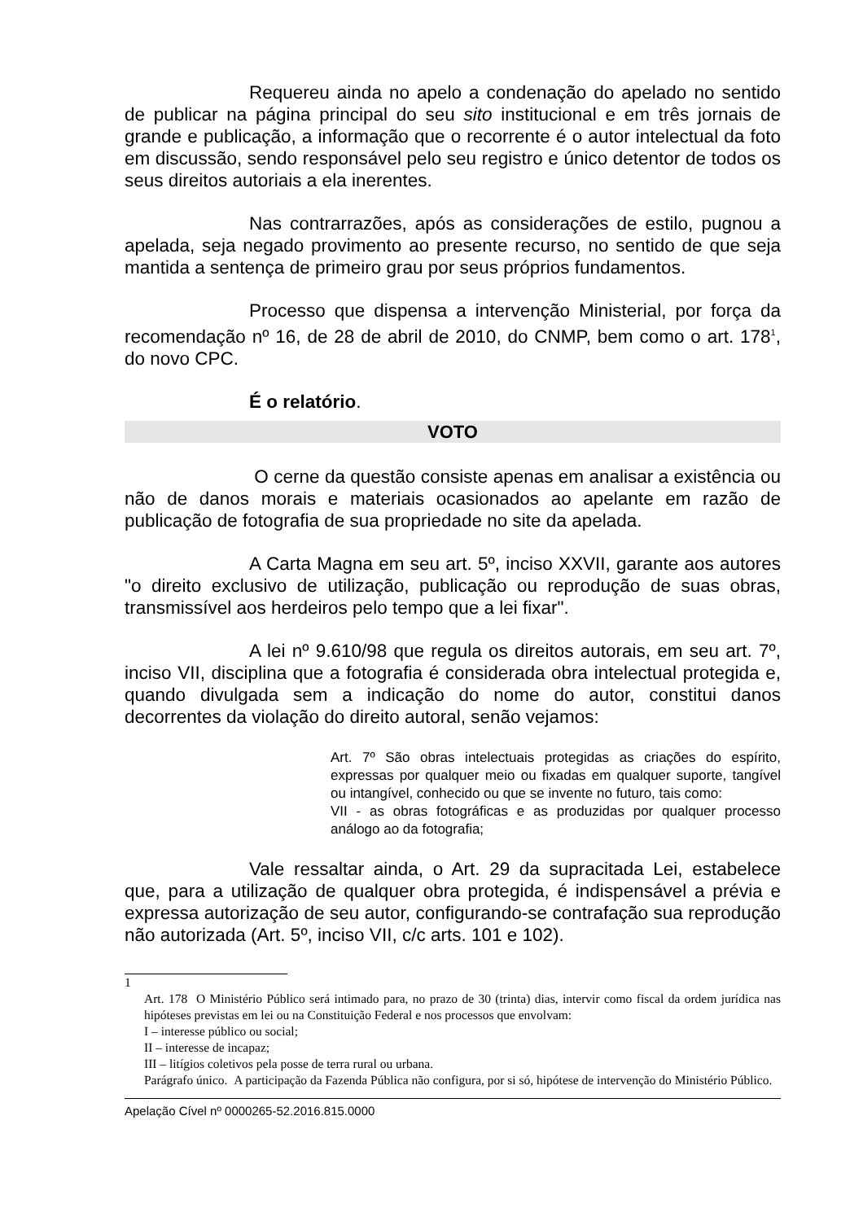Requereu ainda no apelo a condenação do apelado no sentido de publicar na página principal do seu sito institucional e em três jornais de grande e publicação, a informação que o recorrente é o autor intelectual da foto em discussão, sendo responsável pelo seu registro e único detentor de todos os seus direitos autoriais a ela inerentes.
Nas contrarrazões, após as considerações de estilo, pugnou a apelada, seja negado provimento ao presente recurso, no sentido de que seja mantida a sentença de primeiro grau por seus próprios fundamentos.
Processo que dispensa a intervenção Ministerial, por força da recomendação nº 16, de 28 de abril de 2010, do CNMP, bem como o art. 178<sup>1</sup>, do novo CPC.
É o relatório.
VOTO
O cerne da questão consiste apenas em analisar a existência ou não de danos morais e materiais ocasionados ao apelante em razão de publicação de fotografia de sua propriedade no site da apelada.
A Carta Magna em seu art. 5º, inciso XXVII, garante aos autores "o direito exclusivo de utilização, publicação ou reprodução de suas obras, transmissível aos herdeiros pelo tempo que a lei fixar".
A lei nº 9.610/98 que regula os direitos autorais, em seu art. 7º, inciso VII, disciplina que a fotografia é considerada obra intelectual protegida e, quando divulgada sem a indicação do nome do autor, constitui danos decorrentes da violação do direito autoral, senão vejamos:
Art. 7º São obras intelectuais protegidas as criações do espírito, expressas por qualquer meio ou fixadas em qualquer suporte, tangível ou intangível, conhecido ou que se invente no futuro, tais como:
VII - as obras fotográficas e as produzidas por qualquer processo análogo ao da fotografia;
Vale ressaltar ainda, o Art. 29 da supracitada Lei, estabelece que, para a utilização de qualquer obra protegida, é indispensável a prévia e expressa autorização de seu autor, configurando-se contrafação sua reprodução não autorizada (Art. 5º, inciso VII, c/c arts. 101 e 102).
1
Art. 178 O Ministério Público será intimado para, no prazo de 30 (trinta) dias, intervir como fiscal da ordem jurídica nas hipóteses previstas em lei ou na Constituição Federal e nos processos que envolvam:
I – interesse público ou social;
II – interesse de incapaz;
III – litígios coletivos pela posse de terra rural ou urbana.
Parágrafo único. A participação da Fazenda Pública não configura, por si só, hipótese de intervenção do Ministério Público.
Apelação Cível nº 0000265-52.2016.815.0000